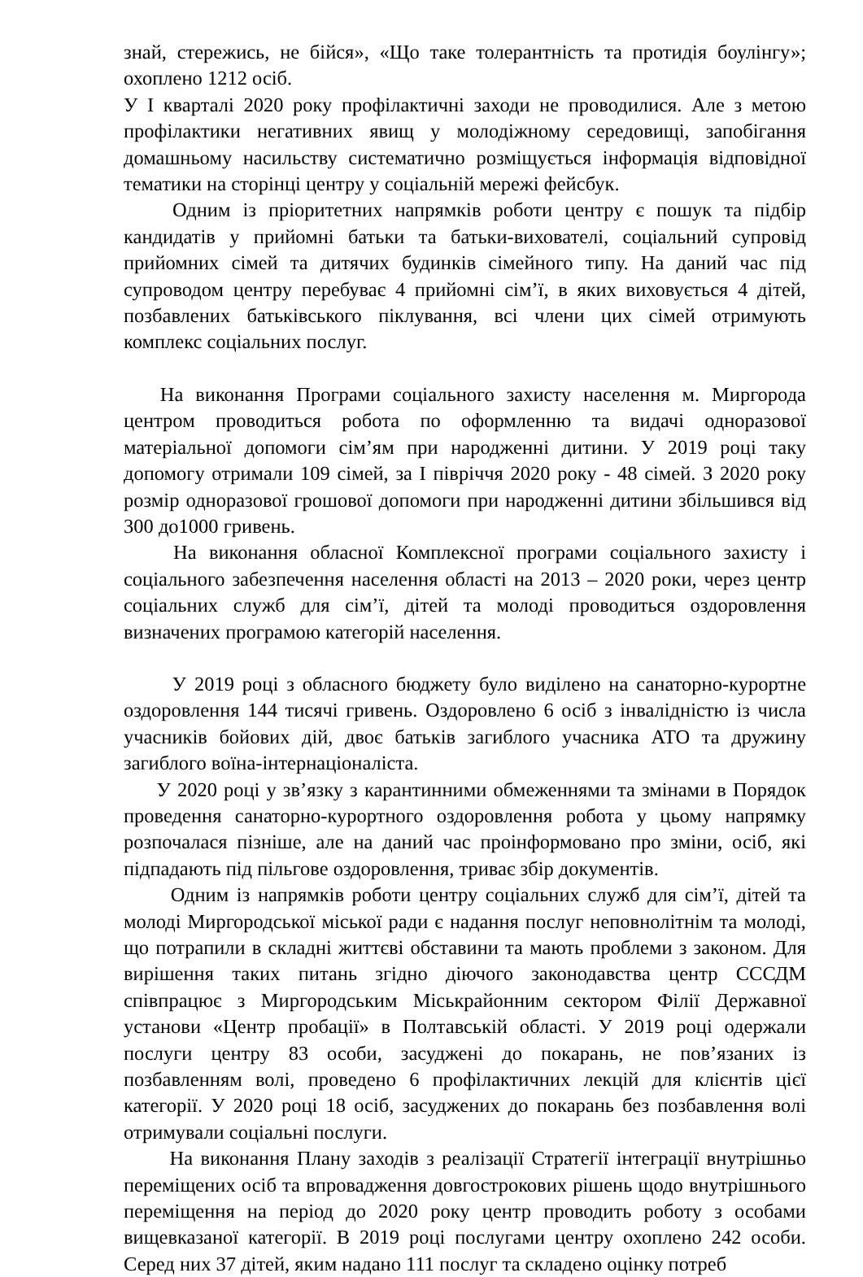знай, стережись, не бійся», «Що таке толерантність та протидія боулінгу»; охоплено 1212 осіб.
У І кварталі 2020 року профілактичні заходи не проводилися. Але з метою профілактики негативних явищ у молодіжному середовищі, запобігання домашньому насильству систематично розміщується інформація відповідної тематики на сторінці центру у соціальній мережі фейсбук.
Одним із пріоритетних напрямків роботи центру є пошук та підбір кандидатів у прийомні батьки та батьки-вихователі, соціальний супровід прийомних сімей та дитячих будинків сімейного типу. На даний час під супроводом центру перебуває 4 прийомні сім’ї, в яких виховується 4 дітей, позбавлених батьківського піклування, всі члени цих сімей отримують комплекс соціальних послуг.
На виконання Програми соціального захисту населення м. Миргорода центром проводиться робота по оформленню та видачі одноразової матеріальної допомоги сім’ям при народженні дитини. У 2019 році таку допомогу отримали 109 сімей, за І півріччя 2020 року - 48 сімей. З 2020 року розмір одноразової грошової допомоги при народженні дитини збільшився від 300 до1000 гривень.
На виконання обласної Комплексної програми соціального захисту і соціального забезпечення населення області на 2013 – 2020 роки, через центр соціальних служб для сім’ї, дітей та молоді проводиться оздоровлення визначених програмою категорій населення.
У 2019 році з обласного бюджету було виділено на санаторно-курортне оздоровлення 144 тисячі гривень. Оздоровлено 6 осіб з інвалідністю із числа учасників бойових дій, двоє батьків загиблого учасника АТО та дружину загиблого воїна-інтернаціоналіста.
У 2020 році у зв’язку з карантинними обмеженнями та змінами в Порядок проведення санаторно-курортного оздоровлення робота у цьому напрямку розпочалася пізніше, але на даний час проінформовано про зміни, осіб, які підпадають під пільгове оздоровлення, триває збір документів.
Одним із напрямків роботи центру соціальних служб для сім’ї, дітей та молоді Миргородської міської ради є надання послуг неповнолітнім та молоді, що потрапили в складні життєві обставини та мають проблеми з законом. Для вирішення таких питань згідно діючого законодавства центр СССДМ співпрацює з Миргородським Міськрайонним сектором Філії Державної установи «Центр пробації» в Полтавській області. У 2019 році одержали послуги центру 83 особи, засуджені до покарань, не пов’язаних із позбавленням волі, проведено 6 профілактичних лекцій для клієнтів цієї категорії. У 2020 році 18 осіб, засуджених до покарань без позбавлення волі отримували соціальні послуги.
На виконання Плану заходів з реалізації Стратегії інтеграції внутрішньо переміщених осіб та впровадження довгострокових рішень щодо внутрішнього переміщення на період до 2020 року центр проводить роботу з особами вищевказаної категорії. В 2019 році послугами центру охоплено 242 особи. Серед них 37 дітей, яким надано 111 послуг та складено оцінку потреб